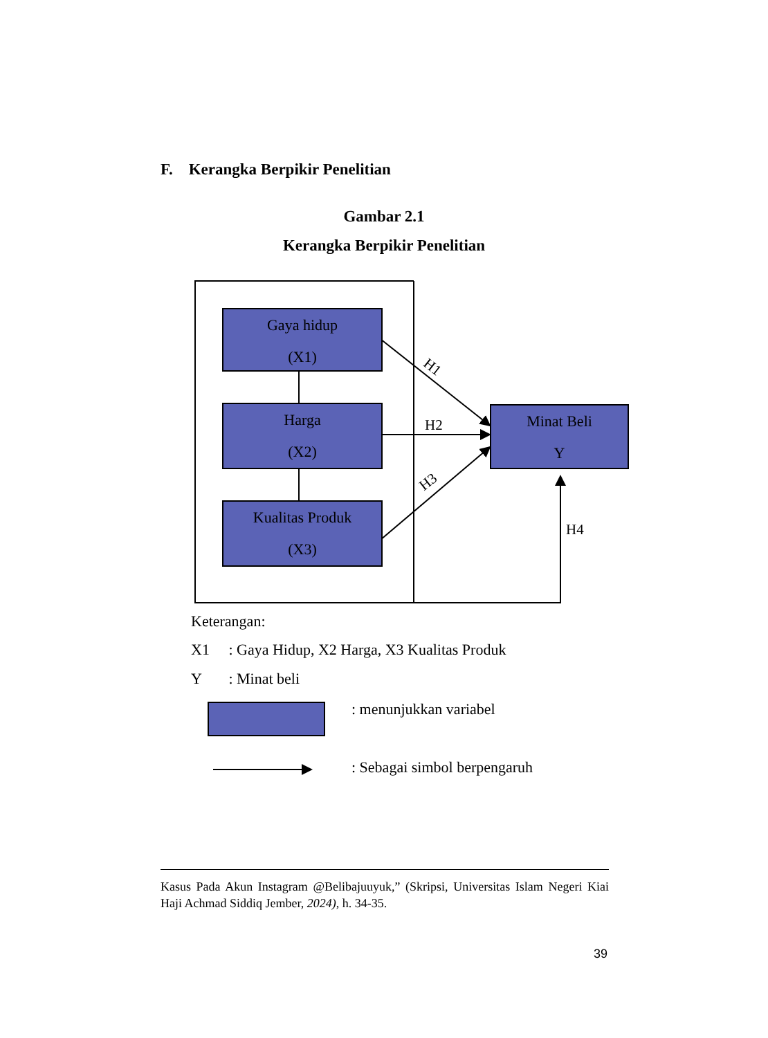F. Kerangka Berpikir Penelitian
Gambar 2.1
Kerangka Berpikir Penelitian
Gaya hidup
(X1)
Harga
(X2)
Kualitas Produk
(X3)
Minat Beli
Y
H1
H2
H3
H4
Keterangan:
X1 : Gaya Hidup, X2 Harga, X3 Kualitas Produk
Y : Minat beli
: menunjukkan variabel
: Sebagai simbol berpengaruh
Kasus Pada Akun Instagram @Belibajuuyuk,” (Skripsi, Universitas Islam Negeri Kiai Haji Achmad Siddiq Jember, 2024), h. 34-35.
39